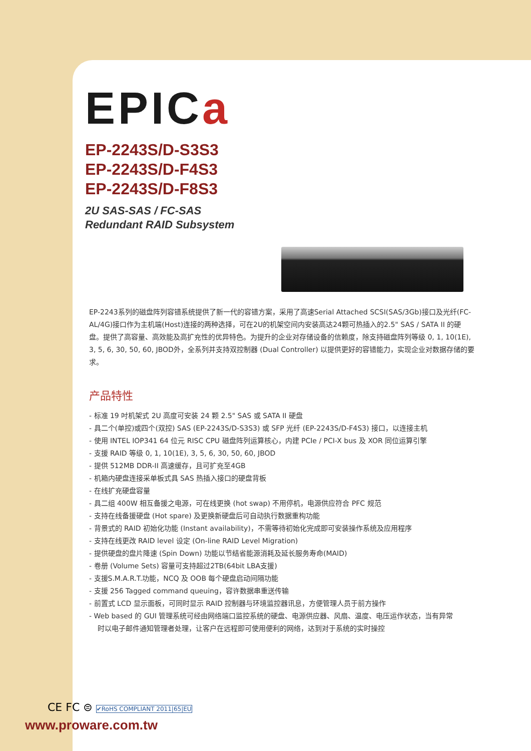EPICa
EP-2243S/D-S3S3
EP-2243S/D-F4S3
EP-2243S/D-F8S3
2U SAS-SAS / FC-SAS
Redundant RAID Subsystem
EP-2243系列的磁盘阵列容错系统提供了新一代的容错方案，采用了高速Serial Attached SCSI(SAS/3Gb)接口及光纤(FC-AL/4G)接口作为主机端(Host)连接的两种选择，可在2U的机架空间内安装高达24颗可热插入的2.5" SAS / SATA II 的硬盘。提供了高容量、高效能及高扩充性的优异特色。为提升的企业对存储设备的信赖度，除支持磁盘阵列等级 0, 1, 10(1E), 3, 5, 6, 30, 50, 60, JBOD外，全系列并支持双控制器 (Dual Controller) 以提供更好的容错能力，实现企业对数据存储的要求。
产品特性
- 标准 19 吋机架式 2U 高度可安装 24 颗 2.5" SAS 或 SATA II 硬盘
- 具二个(单控)或四个(双控) SAS (EP-2243S/D-S3S3) 或 SFP 光纤 (EP-2243S/D-F4S3) 接口，以连接主机
- 使用 INTEL IOP341 64 位元 RISC CPU 磁盘阵列运算核心，内建 PCIe / PCI-X bus 及 XOR 同位运算引擎
- 支援 RAID 等级 0, 1, 10(1E), 3, 5, 6, 30, 50, 60, JBOD
- 提供 512MB DDR-II 高速缓存，且可扩充至4GB
- 机箱内硬盘连接采单板式具 SAS 热插入接口的硬盘背板
- 在线扩充硬盘容量
- 具二组 400W 相互备援之电源，可在线更换 (hot swap) 不用停机，电源供应符合 PFC 规范
- 支持在线备援硬盘 (Hot spare) 及更换新硬盘后可自动执行数据重构功能
- 背景式的 RAID 初始化功能 (Instant availability)，不需等待初始化完成即可安装操作系统及应用程序
- 支持在线更改 RAID level 设定 (On-line RAID Level Migration)
- 提供硬盘的盘片降速 (Spin Down) 功能以节结省能源消耗及延长服务寿命(MAID)
- 卷册 (Volume Sets) 容量可支持超过2TB(64bit LBA支援)
- 支援S.M.A.R.T.功能，NCQ 及 OOB 每个硬盘启动间隔功能
- 支援 256 Tagged command queuing，容许数据串重送传输
- 前置式 LCD 显示面板，可同时显示 RAID 控制器与环境监控器讯息，方便管理人员于前方操作
- Web based 的 GUI 管理系统可经由网络端口监控系统的硬盘、电源供应器、风扇、温度、电压运作状态，当有异常时以电子邮件通知管理者处理，让客户在远程即可使用便利的网络，达到对于系统的实时操控
CE FC ⊜ ✔RoHS COMPLIANT 2011|65|EU
www.proware.com.tw